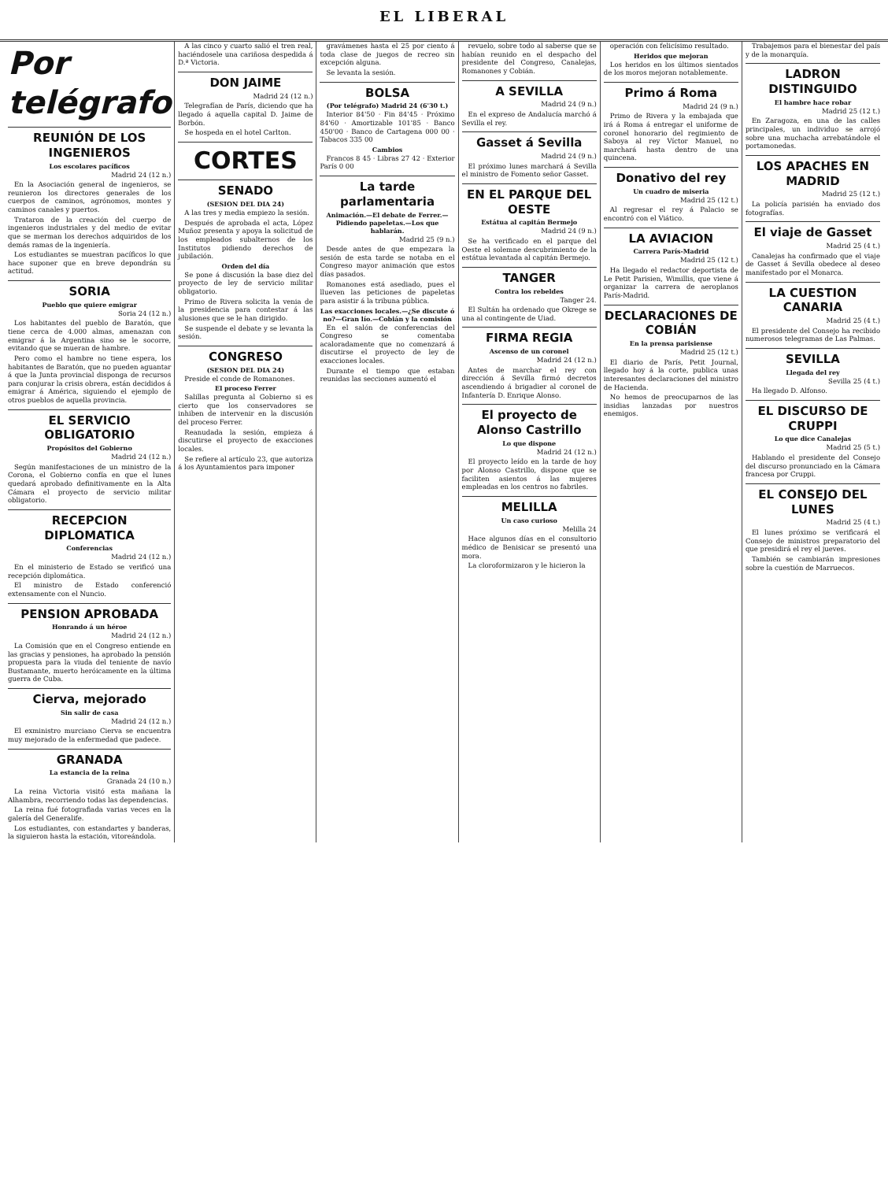EL LIBERAL
Por telégrafo
REUNIÓN DE LOS INGENIEROS
Los escolares pacíficos
Madrid 24 (12 n.)
En la Asociación general de ingenieros, se reunieron los directores generales de los cuerpos de caminos, agrónomos, montes y caminos canales y puertos.
Trataron de la creación del cuerpo de ingenieros industriales y del medio de evitar que se merman los derechos adquiridos de los demás ramas de la ingeniería.
Los estudiantes se muestran pacíficos lo que hace suponer que en breve depondrán su actitud.
SORIA
Pueblo que quiere emigrar
Soria 24 (12 n.)
Los habitantes del pueblo de Baratón, que tiene cerca de 4.000 almas, amenazan con emigrar á la Argentina sino se le socorre, evitando que se mueran de hambre.
Pero como el hambre no tiene espera, los habitantes de Baratón, que no pueden aguantar á que la Junta provincial disponga de recursos para conjurar la crisis obrera, están decididos á emigrar á América, siguiendo el ejemplo de otros pueblos de aquella provincia.
EL SERVICIO OBLIGATORIO
Propósitos del Gobierno
Madrid 24 (12 n.)
Según manifestaciones de un ministro de la Corona, el Gobierno confía en que el lunes quedará aprobado definitivamente en la Alta Cámara el proyecto de servicio militar obligatorio.
RECEPCION DIPLOMATICA
Conferencias
Madrid 24 (12 n.)
En el ministerio de Estado se verificó una recepción diplomática.
El ministro de Estado conferenció extensamente con el Nuncio.
PENSION APROBADA
Honrando á un héroe
Madrid 24 (12 n.)
La Comisión que en el Congreso entiende en las gracias y pensiones, ha aprobado la pensión propuesta para la viuda del teniente de navío Bustamante, muerto heróicamente en la última guerra de Cuba.
Cierva, mejorado
Sin salir de casa
Madrid 24 (12 n.)
El exministro murciano Cierva se encuentra muy mejorado de la enfermedad que padece.
GRANADA
La estancia de la reina
Granada 24 (10 n.)
La reina Victoria visitó esta mañana la Alhambra, recorriendo todas las dependencias.
La reina fué fotografiada varias veces en la galería del Generalife.
Los estudiantes, con estandartes y banderas, la siguieron hasta la estación, vitoreándola.
A las cinco y cuarto salió el tren real, haciéndosele una cariñosa despedida á D.ª Victoria.
DON JAIME
Madrid 24 (12 n.)
Telegrafían de París, diciendo que ha llegado á aquella capital D. Jaime de Borbón.
Se hospeda en el hotel Carlton.
CORTES
SENADO
(SESION DEL DIA 24)
A las tres y media empiezo la sesión.
Después de aprobada el acta, López Muñoz presenta y apoya la solicitud de los empleados subalternos de los Institutos pidiendo derechos de jubilación.
Orden del día
Se pone á discusión la base diez del proyecto de ley de servicio militar obligatorio.
Primo de Rivera solicita la venia de la presidencia para contestar á las alusiones que se le han dirigido.
Se suspende el debate y se levanta la sesión.
CONGRESO
(SESION DEL DIA 24)
Preside el conde de Romanones.
El proceso Ferrer
Salillas pregunta al Gobierno si es cierto que los conservadores se inhiben de intervenir en la discusión del proceso Ferrer.
Reanudada la sesión, empieza á discutirse el proyecto de exacciones locales.
Se refiere al artículo 23, que autoriza á los Ayuntamientos para imponer
gravámenes hasta el 25 por ciento á toda clase de juegos de recreo sin excepción alguna.
Se levanta la sesión.
BOLSA
(Por telégrafo) Madrid 24 (6'30 t.)
Interior 84'50 · Fin 84'45 · Próximo 84'60 · Amortizable 101'85 · Banco 450'00 · Banco de Cartagena 000 00 · Tabacos 335 00
Cambios
Francos 8 45 · Libras 27 42 · Exterior París 0 00
La tarde parlamentaria
Animación.—El debate de Ferrer.—Pidiendo papeletas.—Los que hablarán.
Madrid 25 (9 n.)
Desde antes de que empezara la sesión de esta tarde se notaba en el Congreso mayor animación que estos días pasados.
Romanones está asediado, pues el llueven las peticiones de papeletas para asistir á la tribuna pública.
Las exacciones locales.—¿Se discute ó no?—Gran lío.—Cobián y la comisión
En el salón de conferencias del Congreso se comentaba acaloradamente que no comenzará á discutirse el proyecto de ley de exacciones locales.
Durante el tiempo que estaban reunidas las secciones aumentó el
revuelo, sobre todo al saberse que se habían reunido en el despacho del presidente del Congreso, Canalejas, Romanones y Cobián.
A SEVILLA
Madrid 24 (9 n.)
En el expreso de Andalucía marchó á Sevilla el rey.
Gasset á Sevilla
Madrid 24 (9 n.)
El próximo lunes marchará á Sevilla el ministro de Fomento señor Gasset.
EN EL PARQUE DEL OESTE
Estátua al capitán Bermejo
Madrid 24 (9 n.)
Se ha verificado en el parque del Oeste el solemne descubrimiento de la estátua levantada al capitán Bermejo.
TANGER
Contra los rebeldes
Tanger 24.
El Sultán ha ordenado que Okrege se una al contingente de Uiad.
FIRMA REGIA
Ascenso de un coronel
Madrid 24 (12 n.)
Antes de marchar el rey con dirección á Sevilla firmó decretos ascendiendo á brigadier al coronel de Infantería D. Enrique Alonso.
El proyecto de Alonso Castrillo
Lo que dispone
Madrid 24 (12 n.)
El proyecto leído en la tarde de hoy por Alonso Castrillo, dispone que se faciliten asientos á las mujeres empleadas en los centros no fabriles.
MELILLA
Un caso curioso
Melilla 24
Hace algunos días en el consultorio médico de Benisicar se presentó una mora.
La cloroformizaron y le hicieron la
operación con felicísimo resultado.
Heridos que mejoran
Los heridos en los últimos sientados de los moros mejoran notablemente.
Primo á Roma
Madrid 24 (9 n.)
Primo de Rivera y la embajada que irá á Roma á entregar el uniforme de coronel honorario del regimiento de Saboya al rey Víctor Manuel, no marchará hasta dentro de una quincena.
Donativo del rey
Un cuadro de miseria
Madrid 25 (12 t.)
Al regresar el rey á Palacio se encontró con el Viático.
LA AVIACION
Carrera París-Madrid
Madrid 25 (12 t.)
Ha llegado el redactor deportista de Le Petit Parisien, Wimillis, que viene á organizar la carrera de aeroplanos París-Madrid.
DECLARACIONES DE COBIÁN
En la prensa parisiense
Madrid 25 (12 t.)
El diario de París, Petit Journal, llegado hoy á la corte, publica unas interesantes declaraciones del ministro de Hacienda.
No hemos de preocuparnos de las insidias lanzadas por nuestros enemigos.
Trabajemos para el bienestar del país y de la monarquía.
LADRON DISTINGUIDO
El hambre hace robar
Madrid 25 (12 t.)
En Zaragoza, en una de las calles principales, un individuo se arrojó sobre una muchacha arrebatándole el portamonedas.
LOS APACHES EN MADRID
Madrid 25 (12 t.)
La policía parisién ha enviado dos fotografías.
El viaje de Gasset
Madrid 25 (4 t.)
Canalejas ha confirmado que el viaje de Gasset á Sevilla obedece al deseo manifestado por el Monarca.
LA CUESTION CANARIA
Madrid 25 (4 t.)
El presidente del Consejo ha recibido numerosos telegramas de Las Palmas.
SEVILLA
Llegada del rey
Sevilla 25 (4 t.)
Ha llegado D. Alfonso.
EL DISCURSO DE CRUPPI
Lo que dice Canalejas
Madrid 25 (5 t.)
Hablando el presidente del Consejo del discurso pronunciado en la Cámara francesa por Cruppi.
EL CONSEJO DEL LUNES
Madrid 25 (4 t.)
El lunes próximo se verificará el Consejo de ministros preparatorio del que presidirá el rey el jueves.
También se cambiarán impresiones sobre la cuestión de Marruecos.